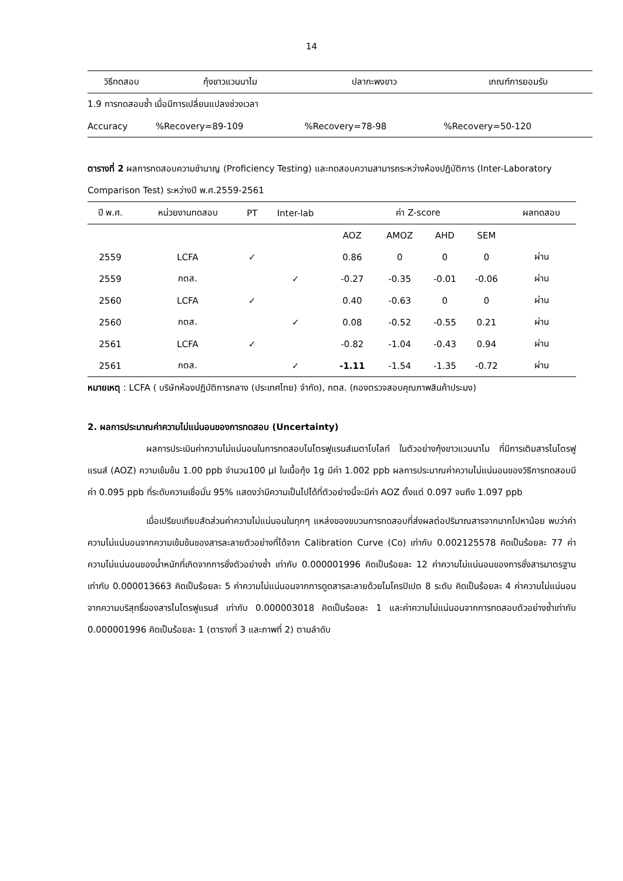14
| วิธีทดสอบ | กุ้งขาวแวนนาไม | ปลากะพงขาว | เกณฑ์การยอมรับ |
| --- | --- | --- | --- |
| 1.9 การทดสอบซ้ำ เมื่อมีการเปลี่ยนแปลงช่วงเวลา | | | |
| Accuracy | %Recovery=89-109 | %Recovery=78-98 | %Recovery=50-120 |
ตารางที่ 2 ผลการทดสอบความชำนาญ (Proficiency Testing) และทดสอบความสามารถระหว่างห้องปฏิบัติการ (Inter-Laboratory Comparison Test) ระหว่างปี พ.ศ.2559-2561
| ปี พ.ศ. | หน่วยงานทดสอบ | PT | Inter-lab | ค่า Z-score | | | | ผลทดสอบ |
| --- | --- | --- | --- | --- | --- | --- | --- | --- |
| | | | | AOZ | AMOZ | AHD | SEM | |
| 2559 | LCFA | ✓ | | 0.86 | 0 | 0 | 0 | ผ่าน |
| 2559 | กตส. | | ✓ | -0.27 | -0.35 | -0.01 | -0.06 | ผ่าน |
| 2560 | LCFA | ✓ | | 0.40 | -0.63 | 0 | 0 | ผ่าน |
| 2560 | กตส. | | ✓ | 0.08 | -0.52 | -0.55 | 0.21 | ผ่าน |
| 2561 | LCFA | ✓ | | -0.82 | -1.04 | -0.43 | 0.94 | ผ่าน |
| 2561 | กตส. | | ✓ | -1.11 | -1.54 | -1.35 | -0.72 | ผ่าน |
หมายเหตุ : LCFA ( บริษัทห้องปฏิบัติการกลาง (ประเทศไทย) จำกัด), กตส. (กองตรวจสอบคุณภาพสินค้าประมง)
2. ผลการประมาณค่าความไม่แน่นอนของการทดสอบ (Uncertainty)
ผลการประเมินค่าความไม่แน่นอนในการทดสอบไนโตรฟูแรนส์เมตาโบไลท์ ในตัวอย่างกุ้งขาวแวนนาไม ที่มีการเติมสารไนโตรฟูแรนส์ (AOZ) ความเข้มข้น 1.00 ppb จำนวน100 µl ในเนื้อกุ้ง 1g มีค่า 1.002 ppb ผลการประมาณค่าความไม่แน่นอนของวิธีการทดสอบมีค่า 0.095 ppb ที่ระดับความเชื่อมั่น 95% แสดงว่ามีความเป็นไปได้ที่ตัวอย่างนี้จะมีค่า AOZ ตั้งแต่ 0.097 จนถึง 1.097 ppb
เมื่อเปรียบเทียบสัดส่วนค่าความไม่แน่นอนในทุกๆ แหล่งของขบวนการทดสอบที่ส่งผลต่อปริมาณสารจากมากไปหาน้อย พบว่าค่าความไม่แน่นอนจากความเข้มข้นของสารละลายตัวอย่างที่ได้จาก Calibration Curve (Co) เท่ากับ 0.002125578 คิดเป็นร้อยละ 77 ค่าความไม่แน่นอนของน้ำหนักที่เกิดจากการชั่งตัวอย่างซ้ำ เท่ากับ 0.000001996 คิดเป็นร้อยละ 12 ค่าความไม่แน่นอนของการชั่งสารมาตรฐาน เท่ากับ 0.000013663 คิดเป็นร้อยละ 5 ค่าความไม่แน่นอนจากการดูดสารละลายด้วยไมโครปิเปต 8 ระดับ คิดเป็นร้อยละ 4 ค่าความไม่แน่นอนจากความบริสุทธิ์ของสารไนโตรฟูแรนส์ เท่ากับ 0.000003018 คิดเป็นร้อยละ 1 และค่าความไม่แน่นอนจากการทดสอบตัวอย่างซ้ำเท่ากับ 0.000001996 คิดเป็นร้อยละ 1 (ตารางที่ 3 และภาพที่ 2) ตามลำดับ